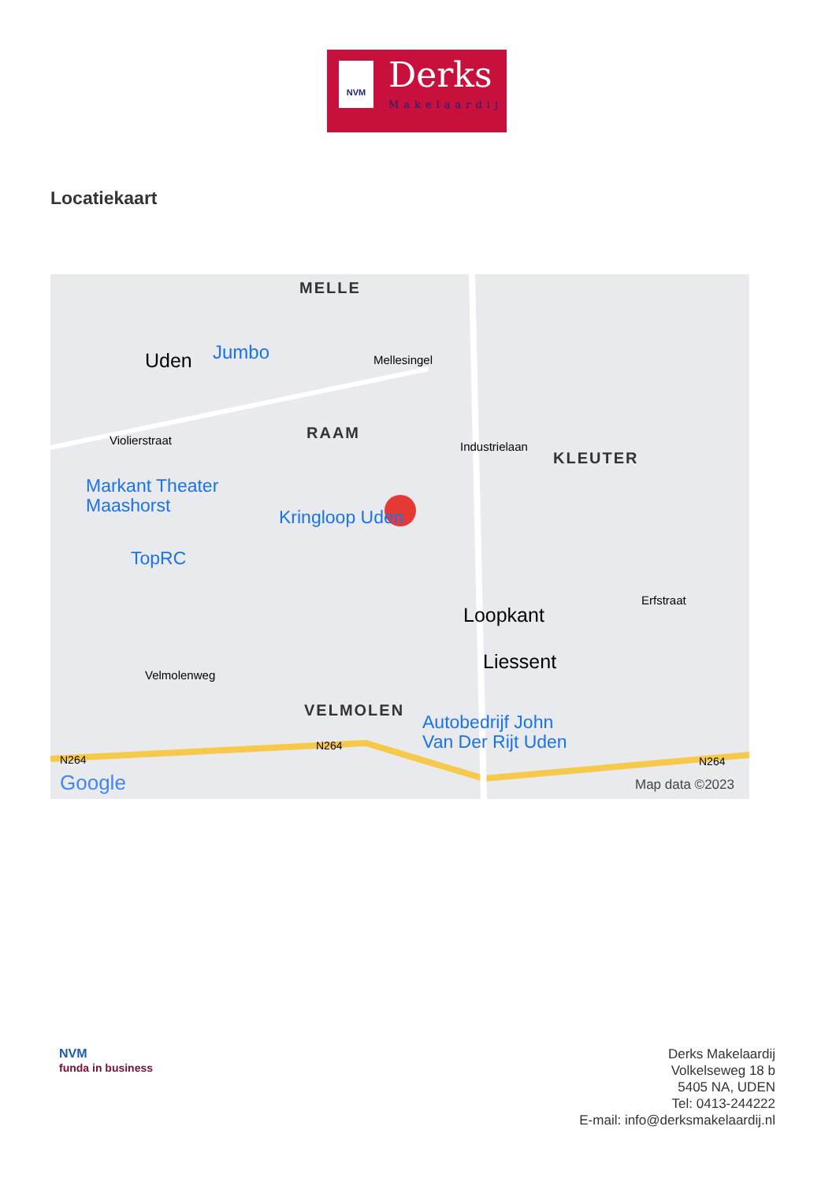NVM Derks
Makelaardij
Locatiekaart
MELLE
Uden Jumbo Mellesingel
RAAM Violierstraat Industrielaan
KLEUTER
Markant Theater
Maashorst Kringloop Uden
TopRC
Loopkant
Erfstraat
Liessent
Velmolenweg
VELMOLEN
Autobedrijf John
Van Der Rijt Uden
N264
N264
N264
Google Map data ©2023
NVM
funda in business
Derks Makelaardij
Volkelseweg 18 b
5405 NA, UDEN
Tel: 0413-244222
E-mail: info@derksmakelaardij.nl